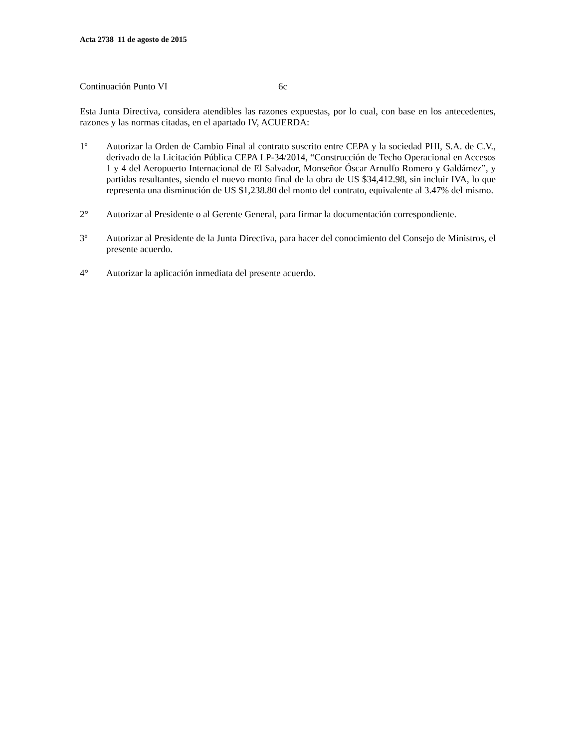Acta 2738 11 de agosto de 2015
Continuación Punto VI 6c
Esta Junta Directiva, considera atendibles las razones expuestas, por lo cual, con base en los antecedentes, razones y las normas citadas, en el apartado IV, ACUERDA:
1º Autorizar la Orden de Cambio Final al contrato suscrito entre CEPA y la sociedad PHI, S.A. de C.V., derivado de la Licitación Pública CEPA LP-34/2014, “Construcción de Techo Operacional en Accesos 1 y 4 del Aeropuerto Internacional de El Salvador, Monseñor Óscar Arnulfo Romero y Galdámez”, y partidas resultantes, siendo el nuevo monto final de la obra de US $34,412.98, sin incluir IVA, lo que representa una disminución de US $1,238.80 del monto del contrato, equivalente al 3.47% del mismo.
2° Autorizar al Presidente o al Gerente General, para firmar la documentación correspondiente.
3º Autorizar al Presidente de la Junta Directiva, para hacer del conocimiento del Consejo de Ministros, el presente acuerdo.
4° Autorizar la aplicación inmediata del presente acuerdo.